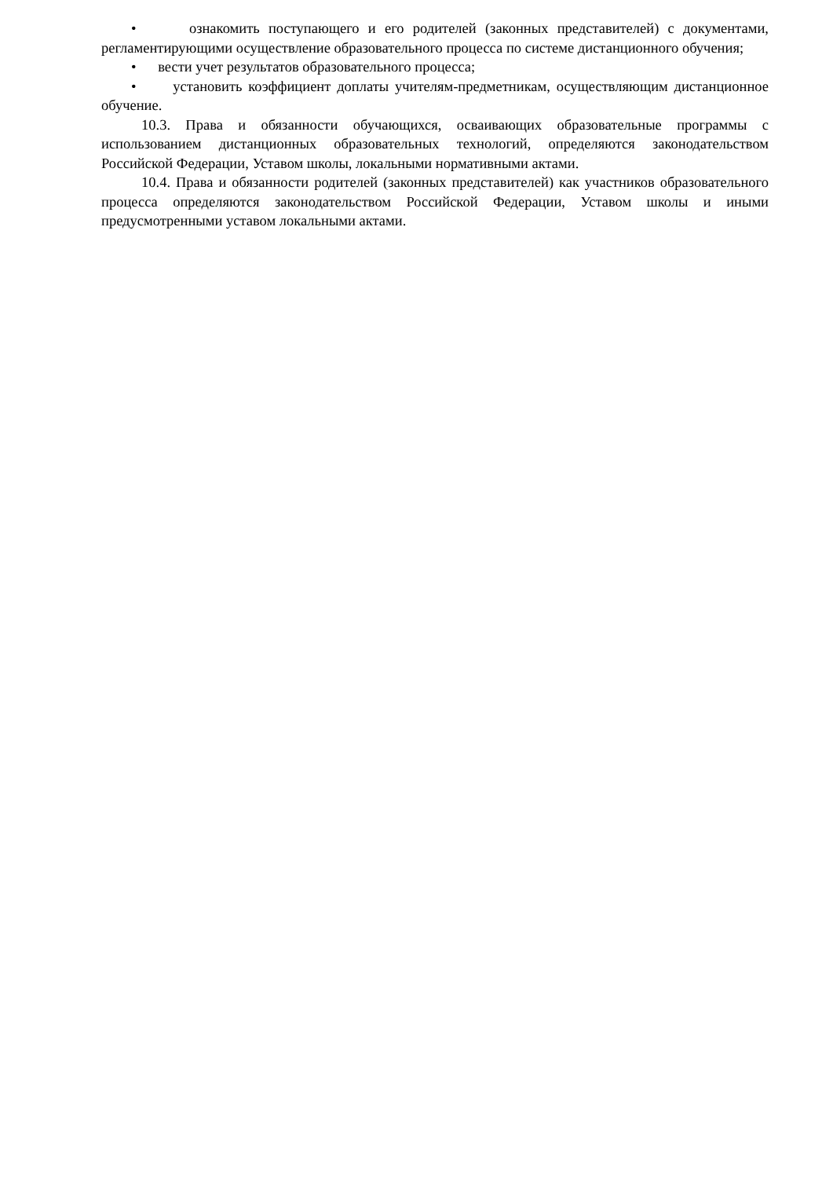• ознакомить поступающего и его родителей (законных представителей) с документами, регламентирующими осуществление образовательного процесса по системе дистанционного обучения;
• вести учет результатов образовательного процесса;
• установить коэффициент доплаты учителям-предметникам, осуществляющим дистанционное обучение.
10.3. Права и обязанности обучающихся, осваивающих образовательные программы с использованием дистанционных образовательных технологий, определяются законодательством Российской Федерации, Уставом школы, локальными нормативными актами.
10.4. Права и обязанности родителей (законных представителей) как участников образовательного процесса определяются законодательством Российской Федерации, Уставом школы и иными предусмотренными уставом локальными актами.